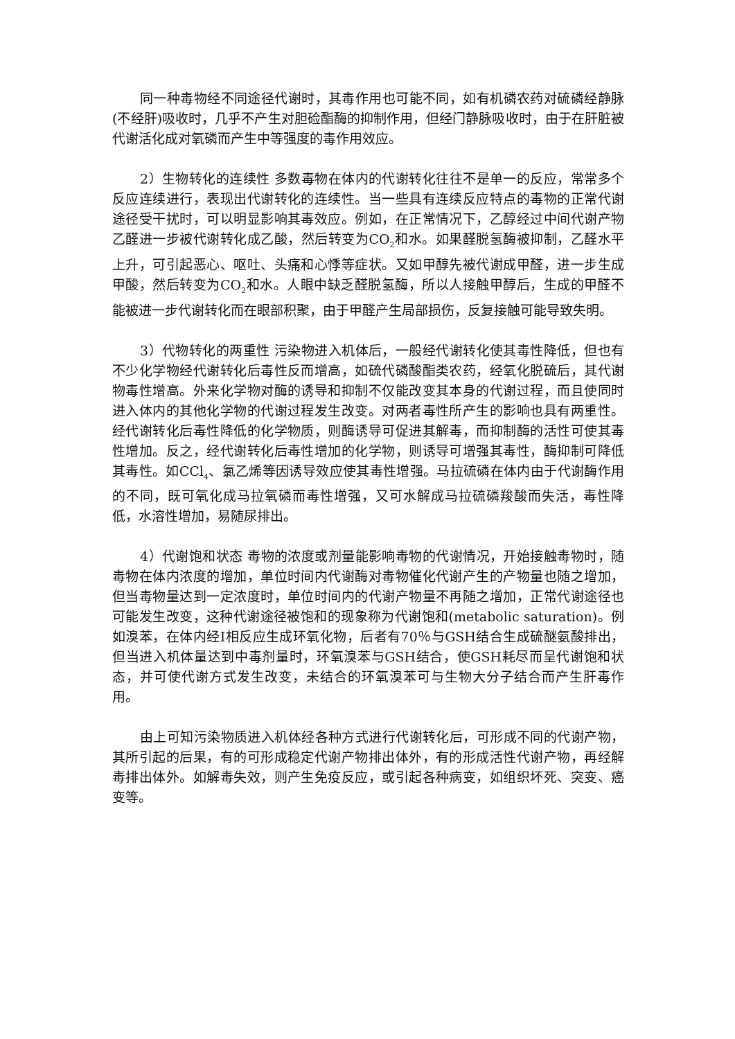同一种毒物经不同途径代谢时，其毒作用也可能不同，如有机磷农药对硫磷经静脉(不经肝)吸收时，几乎不产生对胆硷酯酶的抑制作用，但经门静脉吸收时，由于在肝脏被代谢活化成对氧磷而产生中等强度的毒作用效应。
2）生物转化的连续性 多数毒物在体内的代谢转化往往不是单一的反应，常常多个反应连续进行，表现出代谢转化的连续性。当一些具有连续反应特点的毒物的正常代谢途径受干扰时，可以明显影响其毒效应。例如，在正常情况下，乙醇经过中间代谢产物乙醛进一步被代谢转化成乙酸，然后转变为CO<sub>2</sub>和水。如果醛脱氢酶被抑制，乙醛水平上升，可引起恶心、呕吐、头痛和心悸等症状。又如甲醇先被代谢成甲醛，进一步生成甲酸，然后转变为CO<sub>2</sub>和水。人眼中缺乏醛脱氢酶，所以人接触甲醇后，生成的甲醛不能被进一步代谢转化而在眼部积聚，由于甲醛产生局部损伤，反复接触可能导致失明。
3）代物转化的两重性 污染物进入机体后，一般经代谢转化使其毒性降低，但也有不少化学物经代谢转化后毒性反而增高，如硫代磷酸酯类农药，经氧化脱硫后，其代谢物毒性增高。外来化学物对酶的诱导和抑制不仅能改变其本身的代谢过程，而且使同时进入体内的其他化学物的代谢过程发生改变。对两者毒性所产生的影响也具有两重性。经代谢转化后毒性降低的化学物质，则酶诱导可促进其解毒，而抑制酶的活性可使其毒性增加。反之，经代谢转化后毒性增加的化学物，则诱导可增强其毒性，酶抑制可降低其毒性。如CCl<sub>4</sub>、氯乙烯等因诱导效应使其毒性增强。马拉硫磷在体内由于代谢酶作用的不同，既可氧化成马拉氧磷而毒性增强，又可水解成马拉硫磷羧酸而失活，毒性降低，水溶性增加，易随尿排出。
4）代谢饱和状态 毒物的浓度或剂量能影响毒物的代谢情况，开始接触毒物时，随毒物在体内浓度的增加，单位时间内代谢酶对毒物催化代谢产生的产物量也随之增加，但当毒物量达到一定浓度时，单位时间内的代谢产物量不再随之增加，正常代谢途径也可能发生改变，这种代谢途径被饱和的现象称为代谢饱和(metabolic saturation)。例如溴苯，在体内经Ⅰ相反应生成环氧化物，后者有70％与GSH结合生成硫醚氨酸排出，但当进入机体量达到中毒剂量时，环氧溴苯与GSH结合，使GSH耗尽而呈代谢饱和状态，并可使代谢方式发生改变，未结合的环氧溴苯可与生物大分子结合而产生肝毒作用。
由上可知污染物质进入机体经各种方式进行代谢转化后，可形成不同的代谢产物，其所引起的后果，有的可形成稳定代谢产物排出体外，有的形成活性代谢产物，再经解毒排出体外。如解毒失效，则产生免疫反应，或引起各种病变，如组织坏死、突变、癌变等。